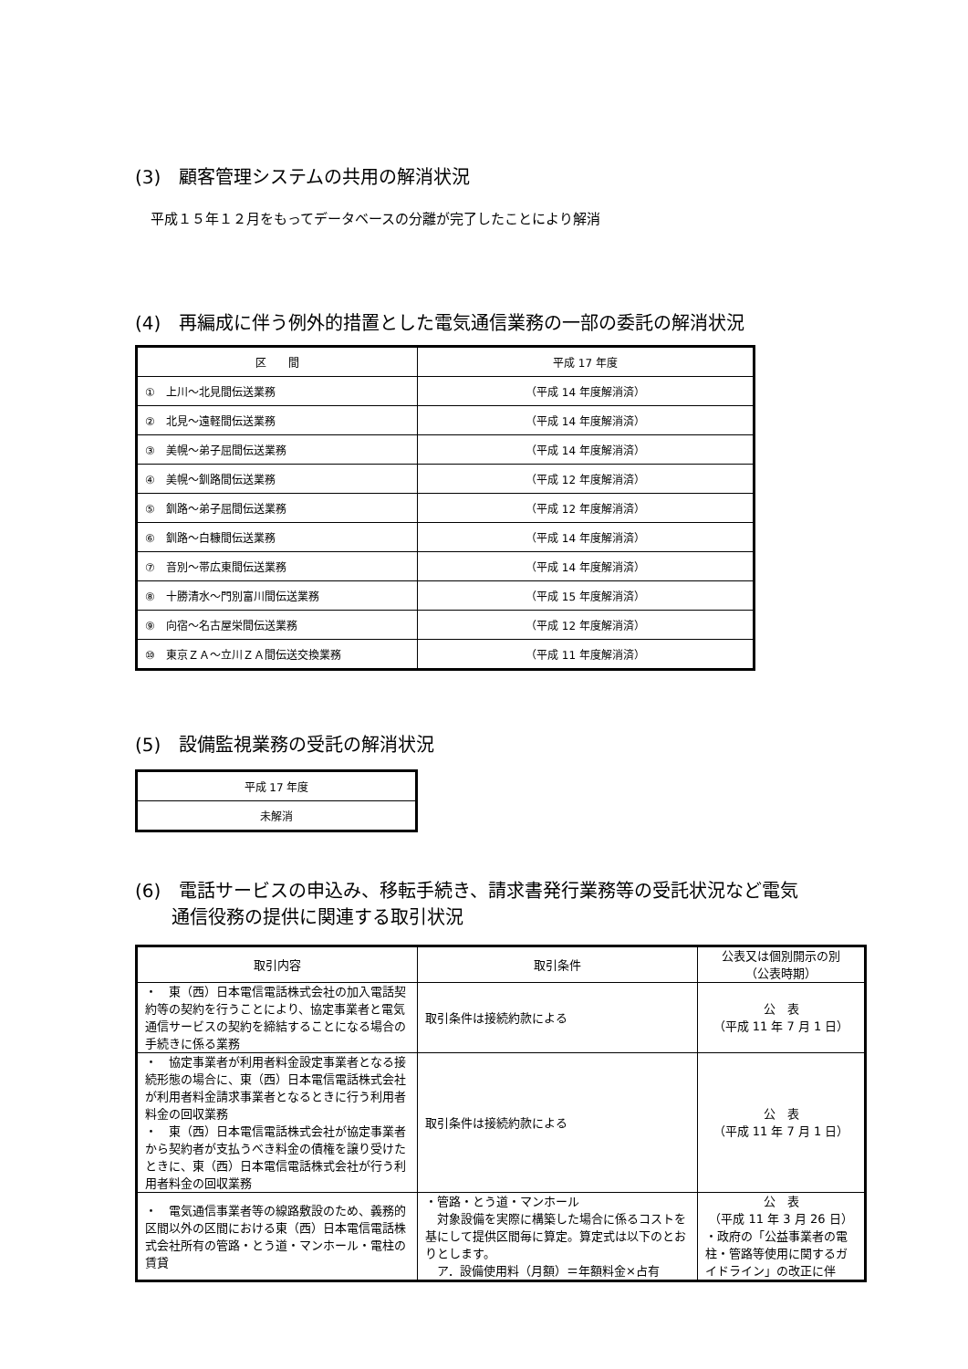(3)　顧客管理システムの共用の解消状況
平成１５年１２月をもってデータベースの分離が完了したことにより解消
(4)　再編成に伴う例外的措置とした電気通信業務の一部の委託の解消状況
| 区 間 | 平成 17 年度 |
| --- | --- |
| ① 上川～北見間伝送業務 | （平成 14 年度解消済） |
| ② 北見～遠軽間伝送業務 | （平成 14 年度解消済） |
| ③ 美幌～弟子屈間伝送業務 | （平成 14 年度解消済） |
| ④ 美幌～釧路間伝送業務 | （平成 12 年度解消済） |
| ⑤ 釧路～弟子屈間伝送業務 | （平成 12 年度解消済） |
| ⑥ 釧路～白糠間伝送業務 | （平成 14 年度解消済） |
| ⑦ 音別～帯広東間伝送業務 | （平成 14 年度解消済） |
| ⑧ 十勝清水～門別富川間伝送業務 | （平成 15 年度解消済） |
| ⑨ 向宿～名古屋栄間伝送業務 | （平成 12 年度解消済） |
| ⑩ 東京ＺＡ～立川ＺＡ間伝送交換業務 | （平成 11 年度解消済） |
(5)　設備監視業務の受託の解消状況
| 平成 17 年度 |
| --- |
| 未解消 |
(6)　電話サービスの申込み、移転手続き、請求書発行業務等の受託状況など電気
　　通信役務の提供に関連する取引状況
| 取引内容 | 取引条件 | 公表又は個別開示の別 （公表時期） |
| --- | --- | --- |
| ・ 東（西）日本電信電話株式会社の加入電話契約等の契約を行うことにより、協定事業者と電気通信サービスの契約を締結することになる場合の手続きに係る業務 | 取引条件は接続約款による | 公 表 （平成 11 年 7 月 1 日） |
| ・ 協定事業者が利用者料金設定事業者となる接続形態の場合に、東（西）日本電信電話株式会社が利用者料金請求事業者となるときに行う利用者料金の回収業務 ・ 東（西）日本電信電話株式会社が協定事業者から契約者が支払うべき料金の債権を譲り受けたときに、東（西）日本電信電話株式会社が行う利用者料金の回収業務 | 取引条件は接続約款による | 公 表 （平成 11 年 7 月 1 日） |
| ・ 電気通信事業者等の線路敷設のため、義務的区間以外の区間における東（西）日本電信電話株式会社所有の管路・とう道・マンホール・電柱の賃貸 | ・管路・とう道・マンホール 対象設備を実際に構築した場合に係るコストを基にして提供区間毎に算定。算定式は以下のとおりとします。 ア．設備使用料（月額）＝年額料金×占有 | 公 表 （平成 11 年 3 月 26 日） ・政府の「公益事業者の電柱・管路等使用に関するガイドライン」の改正に伴 |